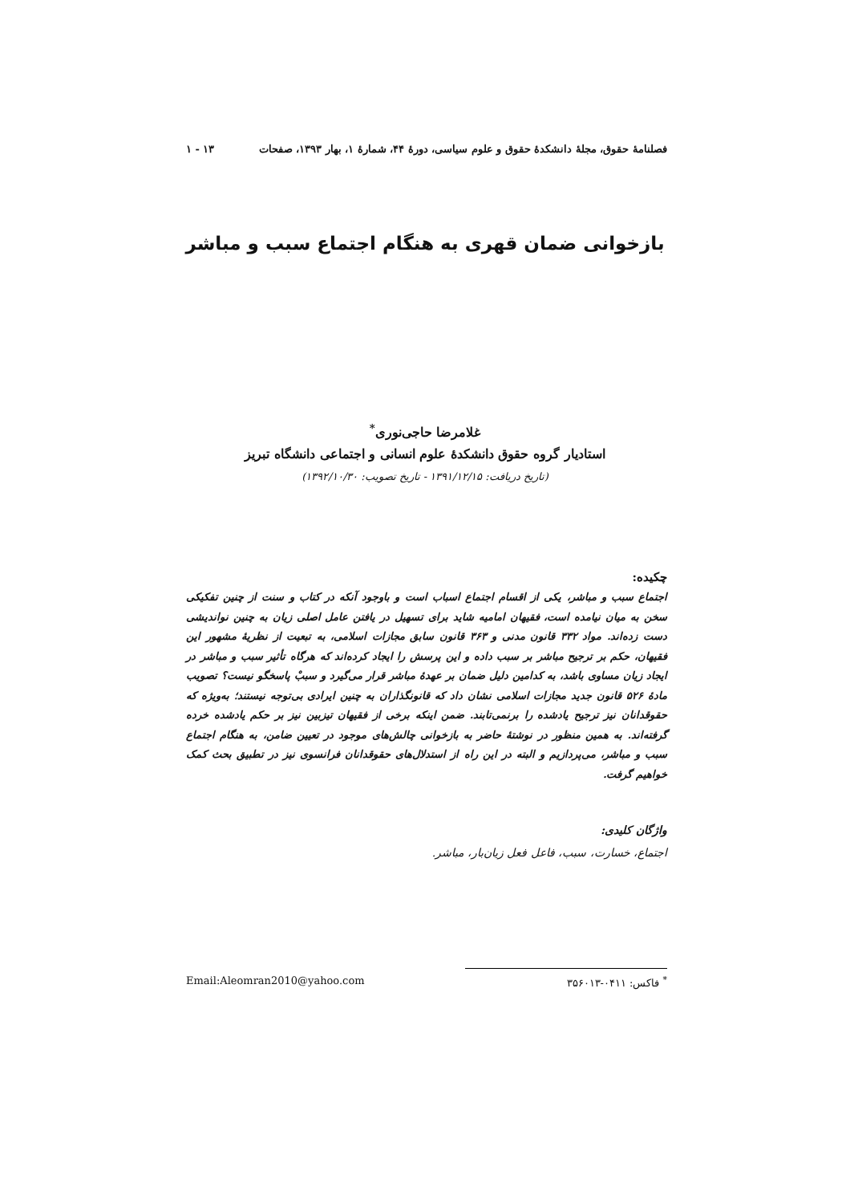فصلنامهٔ حقوق، مجلهٔ دانشکدهٔ حقوق و علوم سیاسی، دورهٔ ۴۴، شمارهٔ ۱، بهار ۱۳۹۳، صفحات ۱۳ - ۱
بازخوانی ضمان قهری به هنگام اجتماع سبب و مباشر
غلامرضا حاجی‌نوری<sup>*</sup>
استادیار گروه حقوق دانشکدهٔ علوم انسانی و اجتماعی دانشگاه تبریز
(تاریخ دریافت: ۱۳۹۱/۱۲/۱۵ - تاریخ تصویب: ۱۳۹۲/۱۰/۳۰)
چکیده:
اجتماع سبب و مباشر، یکی از اقسام اجتماع اسباب است و باوجود آنکه در کتاب و سنت از چنین تفکیکی سخن به میان نیامده است، فقیهان امامیه شاید برای تسهیل در یافتن عامل اصلی زیان به چنین نواندیشی دست زده‌اند. مواد ۳۳۲ قانون مدنی و ۳۶۳ قانون سابق مجازات اسلامی، به تبعیت از نظریهٔ مشهور این فقیهان، حکم بر ترجیح مباشر بر سبب داده و این پرسش را ایجاد کرده‌اند که هرگاه تأثیر سبب و مباشر در ایجاد زیان مساوی باشد، به کدامین دلیل ضمان بر عهدهٔ مباشر قرار می‌گیرد و سببْ پاسخگو نیست؟ تصویب مادهٔ ۵۲۶ قانون جدید مجازات اسلامی نشان داد که قانونگذاران به چنین ایرادی بی‌توجه نیستند؛ به‌ویژه که حقوقدانان نیز ترجیح یادشده را برنمی‌تابند. ضمن اینکه برخی از فقیهان تیزبین نیز بر حکم یادشده خرده گرفته‌اند. به همین منظور در نوشتهٔ حاضر به بازخوانی چالش‌های موجود در تعیین ضامن، به هنگام اجتماع سبب و مباشر، می‌پردازیم و البته در این راه از استدلال‌های حقوقدانان فرانسوی نیز در تطبیق بحث کمک خواهیم گرفت.
واژگان کلیدی:
اجتماع، خسارت، سبب، فاعل فعل زیان‌بار، مباشر.
<sup>*</sup> فاکس: ۰۴۱۱-۳۵۶۰۱۳ Email:Aleomran2010@yahoo.com